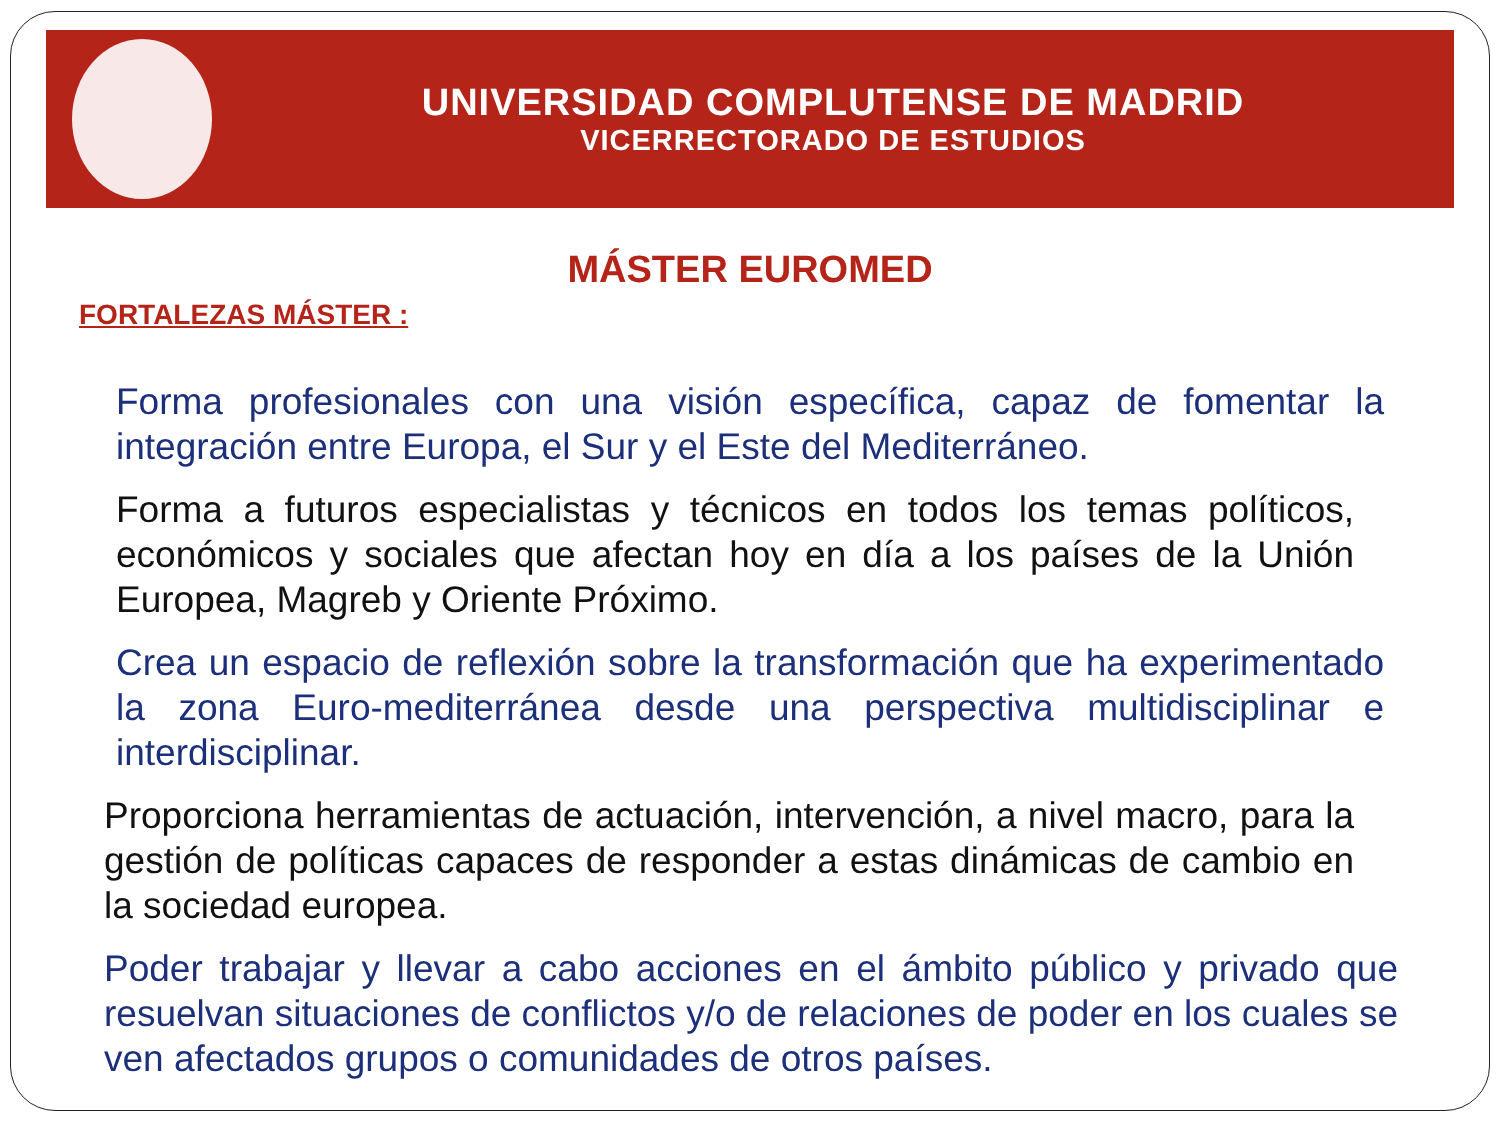UNIVERSIDAD COMPLUTENSE DE MADRID
VICERRECTORADO DE ESTUDIOS
MÁSTER EUROMED
FORTALEZAS MÁSTER :
Forma profesionales con una visión específica, capaz de fomentar la integración entre Europa, el Sur y el Este del Mediterráneo.
Forma a futuros especialistas y técnicos en todos los temas políticos, económicos y sociales que afectan hoy en día a los países de la Unión Europea, Magreb y Oriente Próximo.
Crea un espacio de reflexión sobre la transformación que ha experimentado la zona Euro-mediterránea desde una perspectiva multidisciplinar e interdisciplinar.
Proporciona herramientas de actuación, intervención, a nivel macro, para la gestión de políticas capaces de responder a estas dinámicas de cambio en la sociedad europea.
Poder trabajar y llevar a cabo acciones en el ámbito público y privado que resuelvan situaciones de conflictos y/o de relaciones de poder en los cuales se ven afectados grupos o comunidades de otros países.